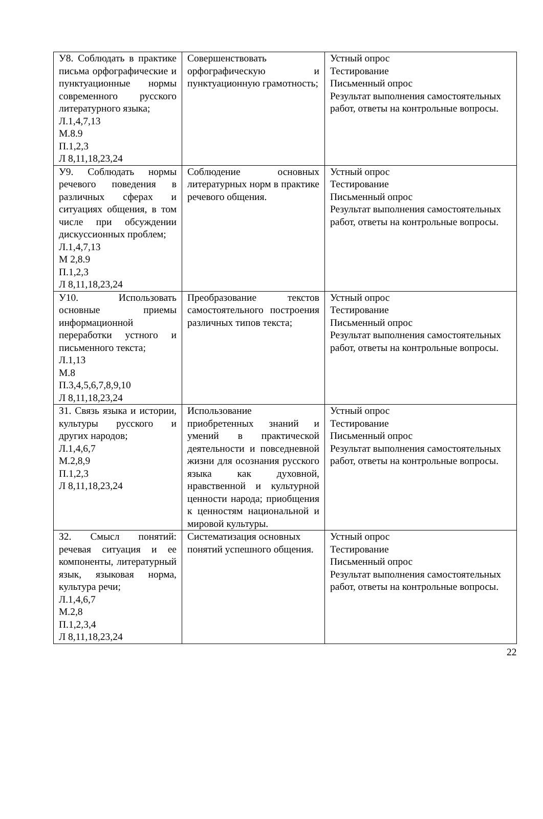| У8. Соблюдать в практике письма орфографические и пунктуационные нормы современного русского литературного языка; Л.1,4,7,13 М.8.9 П.1,2,3 Л 8,11,18,23,24 | Совершенствовать орфографическую и пунктуационную грамотность; | Устный опрос Тестирование Письменный опрос Результат выполнения самостоятельных работ, ответы на контрольные вопросы. |
| У9. Соблюдать нормы речевого поведения в различных сферах и ситуациях общения, в том числе при обсуждении дискуссионных проблем; Л.1,4,7,13 М 2,8.9 П.1,2,3 Л 8,11,18,23,24 | Соблюдение основных литературных норм в практике речевого общения. | Устный опрос Тестирование Письменный опрос Результат выполнения самостоятельных работ, ответы на контрольные вопросы. |
| У10. Использовать основные приемы информационной переработки устного и письменного текста; Л.1,13 М.8 П.3,4,5,6,7,8,9,10 Л 8,11,18,23,24 | Преобразование текстов самостоятельного построения различных типов текста; | Устный опрос Тестирование Письменный опрос Результат выполнения самостоятельных работ, ответы на контрольные вопросы. |
| З1. Связь языка и истории, культуры русского и других народов; Л.1,4,6,7 М.2,8,9 П.1,2,3 Л 8,11,18,23,24 | Использование приобретенных знаний и умений в практической деятельности и повседневной жизни для осознания русского языка как духовной, нравственной и культурной ценности народа; приобщения к ценностям национальной и мировой культуры. | Устный опрос Тестирование Письменный опрос Результат выполнения самостоятельных работ, ответы на контрольные вопросы. |
| З2. Смысл понятий: речевая ситуация и ее компоненты, литературный язык, языковая норма, культура речи; Л.1,4,6,7 М.2,8 П.1,2,3,4 Л 8,11,18,23,24 | Систематизация основных понятий успешного общения. | Устный опрос Тестирование Письменный опрос Результат выполнения самостоятельных работ, ответы на контрольные вопросы. |
22